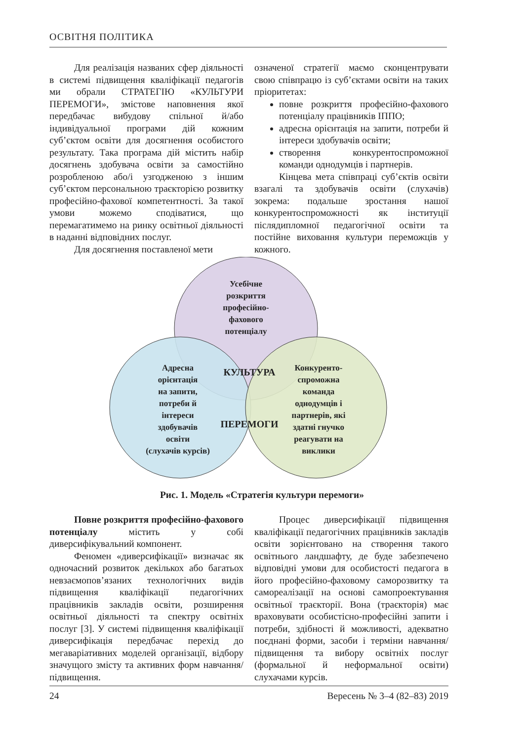ОСВІТНЯ ПОЛІТИКА
Для реалізація названих сфер діяльності в системі підвищення кваліфікації педагогів ми обрали СТРАТЕГІЮ «КУЛЬТУРИ ПЕРЕМОГИ», змістове наповнення якої передбачає вибудову спільної й/або індивідуальної програми дій кожним суб’єктом освіти для досягнення особистого результату. Така програма дій містить набір досягнень здобувача освіти за самостійно розробленою або/і узгодженою з іншим суб’єктом персональною траєкторією розвитку професійно-фахової компетентності. За такої умови можемо сподіватися, що перемагатимемо на ринку освітньої діяльності в наданні відповідних послуг.
Для досягнення поставленої мети
означеної стратегії маємо сконцентрувати свою співпрацю із суб’єктами освіти на таких пріоритетах:
повне розкриття професійно-фахового потенціалу працівників ІППО;
адресна орієнтація на запити, потреби й інтереси здобувачів освіти;
створення конкурентоспроможної команди однодумців і партнерів.
Кінцева мета співпраці суб’єктів освіти взагалі та здобувачів освіти (слухачів) зокрема: подальше зростання нашої конкурентоспроможності як інституції післядипломної педагогічної освіти та постійне виховання культури переможців у кожного.
Усебічне
розкриття
професійно-
фахового
потенціалу
Адресна
орієнтація
на запити,
потреби й
інтереси
здобувачів
освіти
(слухачів курсів)
Конкуренто-
спроможна
команда
однодумців і
партнерів, які
здатні гнучко
реагувати на
виклики
КУЛЬТУРА
ПЕРЕМОГИ
Рис. 1. Модель «Стратегія культури перемоги»
Повне розкриття професійно-фахового потенціалу містить у собі диверсифікувальний компонент.
Феномен «диверсифікації» визначає як одночасний розвиток декількох або багатьох невзаємопов’язаних технологічних видів підвищення кваліфікації педагогічних працівників закладів освіти, розширення освітньої діяльності та спектру освітніх послуг [3]. У системі підвищення кваліфікації диверсифікація передбачає перехід до мегаваріативних моделей організації, відбору значущого змісту та активних форм навчання/підвищення.
Процес диверсифікації підвищення кваліфікації педагогічних працівників закладів освіти зорієнтовано на створення такого освітнього ландшафту, де буде забезпечено відповідні умови для особистості педагога в його професійно-фаховому саморозвитку та самореалізації на основі самопроектування освітньої траєкторії. Вона (траєкторія) має враховувати особистісно-професійні запити і потреби, здібності й можливості, адекватно поєднані форми, засоби і терміни навчання/підвищення та вибору освітніх послуг (формальної й неформальної освіти) слухачами курсів.
24 Вересень № 3–4 (82–83) 2019